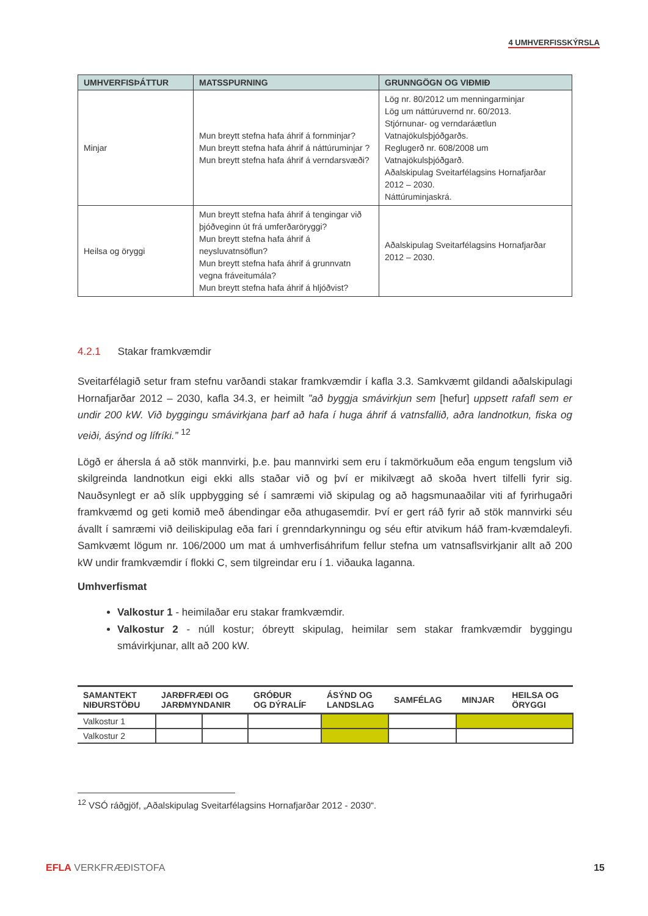4 UMHVERFISSKÝRSLA
| UMHVERFISÞÁTTUR | MATSSPURNING | GRUNNGÖGN OG VIÐMIÐ |
| --- | --- | --- |
| Minjar | Mun breytt stefna hafa áhrif á fornminjar? Mun breytt stefna hafa áhrif á náttúruminjar ? Mun breytt stefna hafa áhrif á verndarsvæði? | Lög nr. 80/2012 um menningarminjar Lög um náttúruvernd nr. 60/2013. Stjórnunar- og verndaráætlun Vatnajökulsþjóðgarðs. Reglugerð nr. 608/2008 um Vatnajökulsþjóðgarð. Aðalskipulag Sveitarfélagsins Hornafjarðar 2012 – 2030. Náttúruminjaskrá. |
| Heilsa og öryggi | Mun breytt stefna hafa áhrif á tengingar við þjóðveginn út frá umferðaröryggi? Mun breytt stefna hafa áhrif á neysluvatnsöflun? Mun breytt stefna hafa áhrif á grunnvatn vegna fráveitumála? Mun breytt stefna hafa áhrif á hljóðvist? | Aðalskipulag Sveitarfélagsins Hornafjarðar 2012 – 2030. |
4.2.1 Stakar framkvæmdir
Sveitarfélagið setur fram stefnu varðandi stakar framkvæmdir í kafla 3.3. Samkvæmt gildandi aðalskipulagi Hornafjarðar 2012 – 2030, kafla 34.3, er heimilt ”að byggja smávirkjun sem [hefur] uppsett rafafl sem er undir 200 kW. Við byggingu smávirkjana þarf að hafa í huga áhrif á vatnsfallið, aðra landnotkun, fiska og veiði, ásýnd og lífríki.” <sup>12</sup>
Lögð er áhersla á að stök mannvirki, þ.e. þau mannvirki sem eru í takmörkuðum eða engum tengslum við skilgreinda landnotkun eigi ekki alls staðar við og því er mikilvægt að skoða hvert tilfelli fyrir sig. Nauðsynlegt er að slík uppbygging sé í samræmi við skipulag og að hagsmunaaðilar viti af fyrirhugaðri framkvæmd og geti komið með ábendingar eða athugasemdir. Því er gert ráð fyrir að stök mannvirki séu ávallt í samræmi við deiliskipulag eða fari í grenndarkynningu og séu eftir atvikum háð fram-kvæmdaleyfi. Samkvæmt lögum nr. 106/2000 um mat á umhverfisáhrifum fellur stefna um vatnsaflsvirkjanir allt að 200 kW undir framkvæmdir í flokki C, sem tilgreindar eru í 1. viðauka laganna.
Umhverfismat
Valkostur 1 - heimilaðar eru stakar framkvæmdir.
Valkostur 2 - núll kostur; óbreytt skipulag, heimilar sem stakar framkvæmdir byggingu smávirkjunar, allt að 200 kW.
| SAMANTEKT NIÐURSTÖÐU | JARÐFRÆÐI OG JARÐMYNDANIR | | GRÓÐUR OG DÝRALÍF | ÁSÝND OG LANDSLAG | SAMFÉLAG | MINJAR | HEILSA OG ÖRYGGI |
| --- | --- | --- | --- | --- | --- | --- | --- |
| Valkostur 1 | | | | | | | |
| Valkostur 2 | | | | | | | |
<sup>12</sup> VSÓ ráðgjöf, „Aðalskipulag Sveitarfélagsins Hornafjarðar 2012 - 2030“.
EFLA VERKFRÆÐISTOFA 15